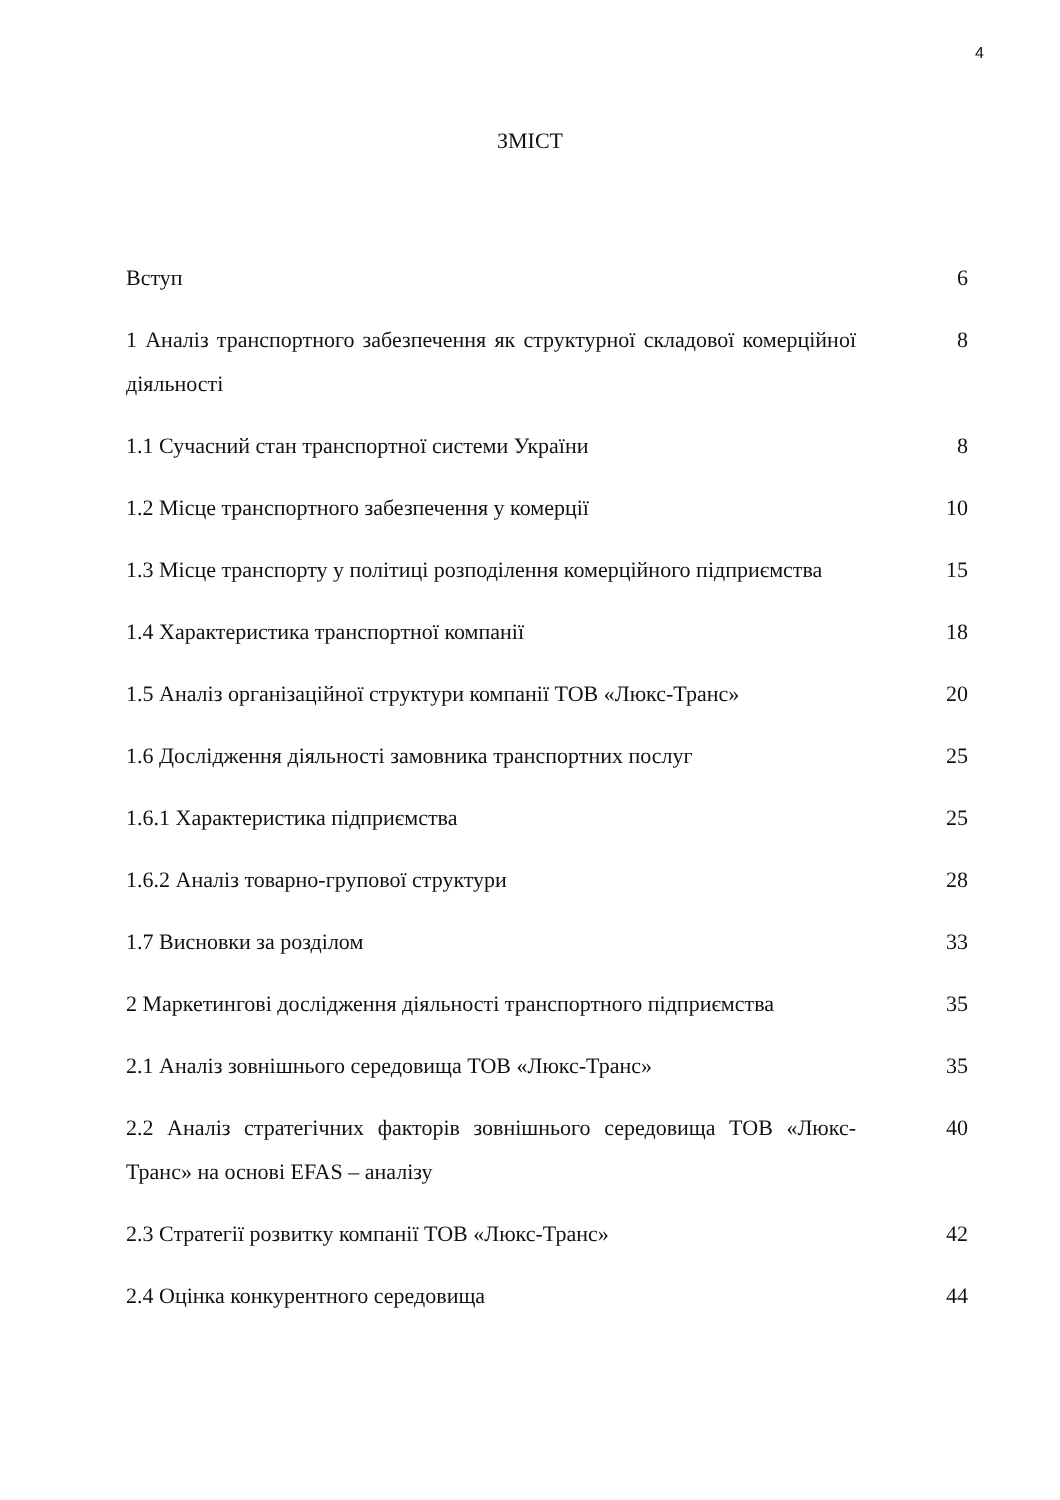4
ЗМІСТ
| Вступ | 6 |
| 1 Аналіз транспортного забезпечення як структурної складової комерційної діяльності | 8 |
| 1.1 Сучасний стан транспортної системи України | 8 |
| 1.2 Місце транспортного забезпечення у комерції | 10 |
| 1.3 Місце транспорту у політиці розподілення комерційного підприємства | 15 |
| 1.4 Характеристика транспортної компанії | 18 |
| 1.5 Аналіз організаційної структури компанії ТОВ «Люкс-Транс» | 20 |
| 1.6 Дослідження діяльності замовника транспортних послуг | 25 |
| 1.6.1 Характеристика підприємства | 25 |
| 1.6.2 Аналіз товарно-групової структури | 28 |
| 1.7 Висновки за розділом | 33 |
| 2 Маркетингові дослідження діяльності транспортного підприємства | 35 |
| 2.1 Аналіз зовнішнього середовища ТОВ «Люкс-Транс» | 35 |
| 2.2 Аналіз стратегічних факторів зовнішнього середовища ТОВ «Люкс-Транс» на основі EFAS – аналізу | 40 |
| 2.3 Стратегії розвитку компанії ТОВ «Люкс-Транс» | 42 |
| 2.4 Оцінка конкурентного середовища | 44 |